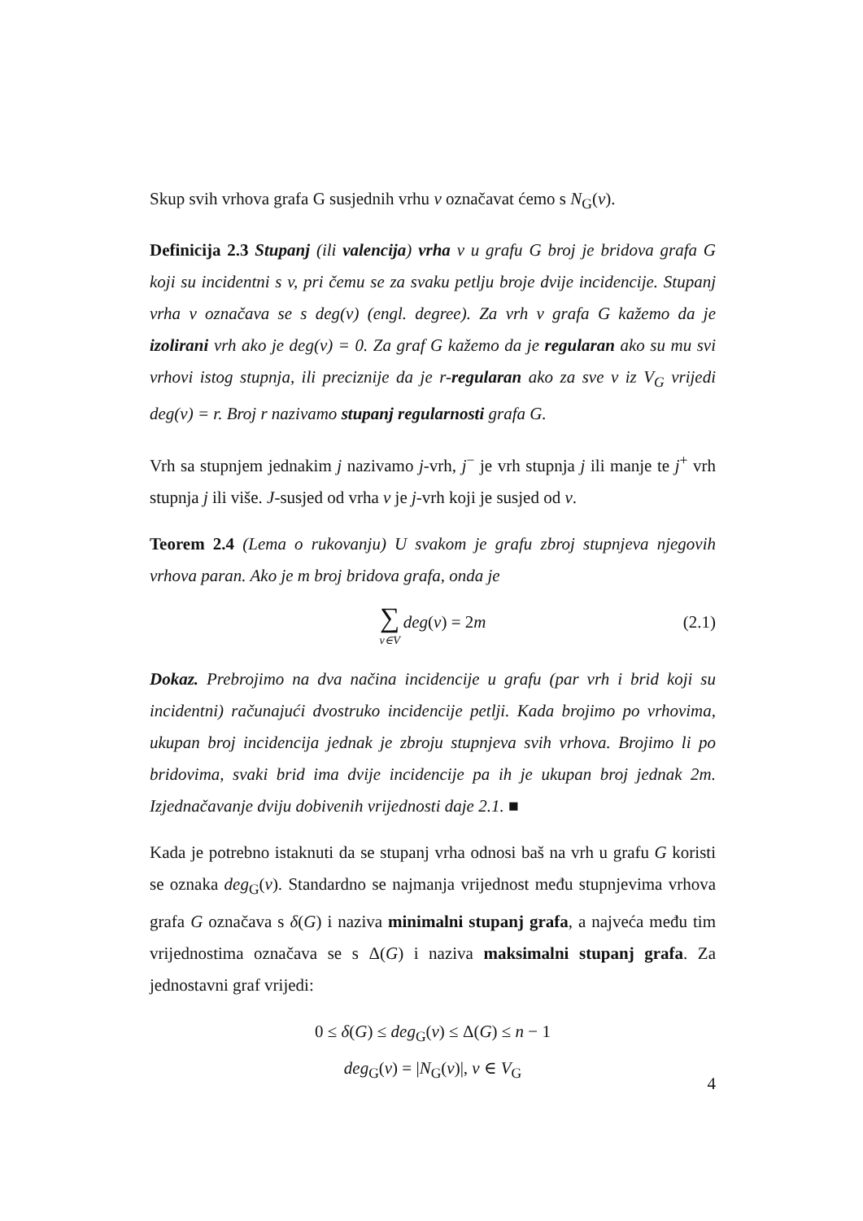Skup svih vrhova grafa G susjednih vrhu v označavat ćemo s N<sub>G</sub>(v).
Definicija 2.3 Stupanj (ili valencija) vrha v u grafu G broj je bridova grafa G koji su incidentni s v, pri čemu se za svaku petlju broje dvije incidencije. Stupanj vrha v označava se s deg(v) (engl. degree). Za vrh v grafa G kažemo da je izolirani vrh ako je deg(v) = 0. Za graf G kažemo da je regularan ako su mu svi vrhovi istog stupnja, ili preciznije da je r-regularan ako za sve v iz V<sub>G</sub> vrijedi deg(v) = r. Broj r nazivamo stupanj regularnosti grafa G.
Vrh sa stupnjem jednakim j nazivamo j-vrh, j<sup>−</sup> je vrh stupnja j ili manje te j<sup>+</sup> vrh stupnja j ili više. J-susjed od vrha v je j-vrh koji je susjed od v.
Teorem 2.4 (Lema o rukovanju) U svakom je grafu zbroj stupnjeva njegovih vrhova paran. Ako je m broj bridova grafa, onda je
∑ v∈V deg(v) = 2m (2.1)
Dokaz. Prebrojimo na dva načina incidencije u grafu (par vrh i brid koji su incidentni) računajući dvostruko incidencije petlji. Kada brojimo po vrhovima, ukupan broj incidencija jednak je zbroju stupnjeva svih vrhova. Brojimo li po bridovima, svaki brid ima dvije incidencije pa ih je ukupan broj jednak 2m. Izjednačavanje dviju dobivenih vrijednosti daje 2.1. ■
Kada je potrebno istaknuti da se stupanj vrha odnosi baš na vrh u grafu G koristi se oznaka deg<sub>G</sub>(v). Standardno se najmanja vrijednost među stupnjevima vrhova grafa G označava s δ(G) i naziva minimalni stupanj grafa, a najveća među tim vrijednostima označava se s Δ(G) i naziva maksimalni stupanj grafa. Za jednostavni graf vrijedi:
0 ≤ δ(G) ≤ deg<sub>G</sub>(v) ≤ Δ(G) ≤ n − 1
deg<sub>G</sub>(v) = |N<sub>G</sub>(v)|, v ∈ V<sub>G</sub>
4